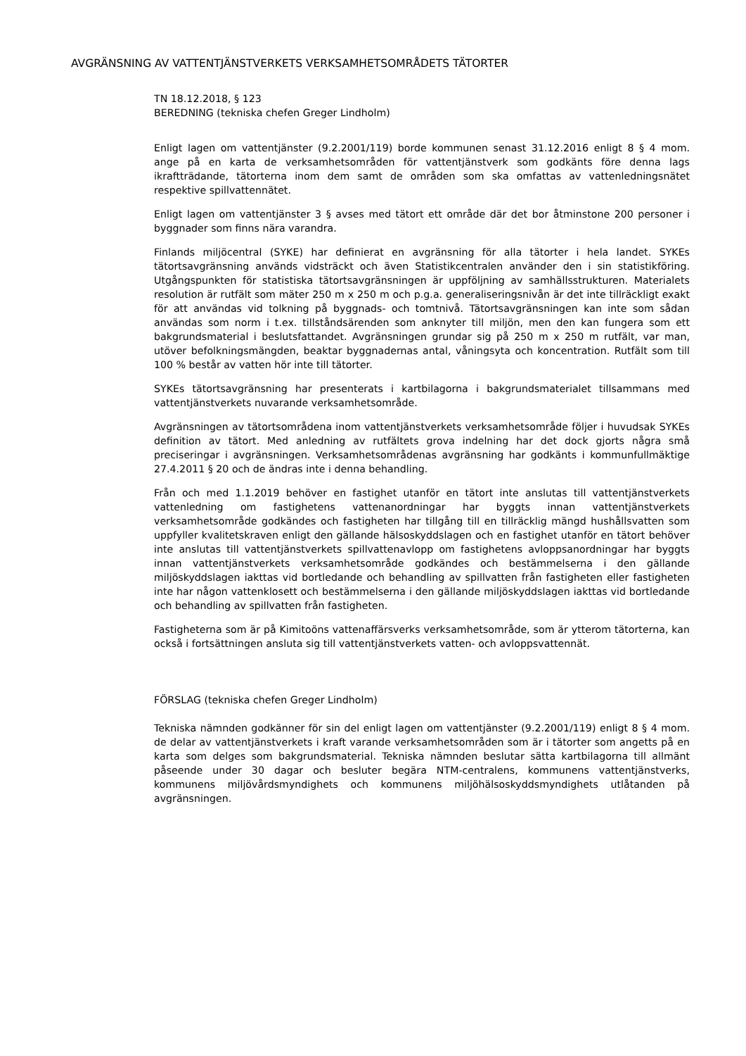AVGRÄNSNING AV VATTENTJÄNSTVERKETS VERKSAMHETSOMRÅDETS TÄTORTER
TN 18.12.2018, § 123
BEREDNING (tekniska chefen Greger Lindholm)
Enligt lagen om vattentjänster (9.2.2001/119) borde kommunen senast 31.12.2016 enligt 8 § 4 mom. ange på en karta de verksamhetsområden för vattentjänstverk som godkänts före denna lags ikraftträdande, tätorterna inom dem samt de områden som ska omfattas av vattenledningsnätet respektive spillvattennätet.
Enligt lagen om vattentjänster 3 § avses med tätort ett område där det bor åtminstone 200 personer i byggnader som finns nära varandra.
Finlands miljöcentral (SYKE) har definierat en avgränsning för alla tätorter i hela landet. SYKEs tätortsavgränsning används vidsträckt och även Statistikcentralen använder den i sin statistikföring. Utgångspunkten för statistiska tätortsavgränsningen är uppföljning av samhällsstrukturen. Materialets resolution är rutfält som mäter 250 m x 250 m och p.g.a. generaliseringsnivån är det inte tillräckligt exakt för att användas vid tolkning på byggnads- och tomtnivå. Tätortsavgränsningen kan inte som sådan användas som norm i t.ex. tillståndsärenden som anknyter till miljön, men den kan fungera som ett bakgrundsmaterial i beslutsfattandet. Avgränsningen grundar sig på 250 m x 250 m rutfält, var man, utöver befolkningsmängden, beaktar byggnadernas antal, våningsyta och koncentration. Rutfält som till 100 % består av vatten hör inte till tätorter.
SYKEs tätortsavgränsning har presenterats i kartbilagorna i bakgrundsmaterialet tillsammans med vattentjänstverkets nuvarande verksamhetsområde.
Avgränsningen av tätortsområdena inom vattentjänstverkets verksamhetsområde följer i huvudsak SYKEs definition av tätort. Med anledning av rutfältets grova indelning har det dock gjorts några små preciseringar i avgränsningen. Verksamhetsområdenas avgränsning har godkänts i kommunfullmäktige 27.4.2011 § 20 och de ändras inte i denna behandling.
Från och med 1.1.2019 behöver en fastighet utanför en tätort inte anslutas till vattentjänstverkets vattenledning om fastighetens vattenanordningar har byggts innan vattentjänstverkets verksamhetsområde godkändes och fastigheten har tillgång till en tillräcklig mängd hushållsvatten som uppfyller kvalitetskraven enligt den gällande hälsoskyddslagen och en fastighet utanför en tätort behöver inte anslutas till vattentjänstverkets spillvattenavlopp om fastighetens avloppsanordningar har byggts innan vattentjänstverkets verksamhetsområde godkändes och bestämmelserna i den gällande miljöskyddslagen iakttas vid bortledande och behandling av spillvatten från fastigheten eller fastigheten inte har någon vattenklosett och bestämmelserna i den gällande miljöskyddslagen iakttas vid bortledande och behandling av spillvatten från fastigheten.
Fastigheterna som är på Kimitoöns vattenaffärsverks verksamhetsområde, som är ytterom tätorterna, kan också i fortsättningen ansluta sig till vattentjänstverkets vatten- och avloppsvattennät.
FÖRSLAG (tekniska chefen Greger Lindholm)
Tekniska nämnden godkänner för sin del enligt lagen om vattentjänster (9.2.2001/119) enligt 8 § 4 mom. de delar av vattentjänstverkets i kraft varande verksamhetsområden som är i tätorter som angetts på en karta som delges som bakgrundsmaterial. Tekniska nämnden beslutar sätta kartbilagorna till allmänt påseende under 30 dagar och besluter begära NTM-centralens, kommunens vattentjänstverks, kommunens miljövårdsmyndighets och kommunens miljöhälsoskyddsmyndighets utlåtanden på avgränsningen.